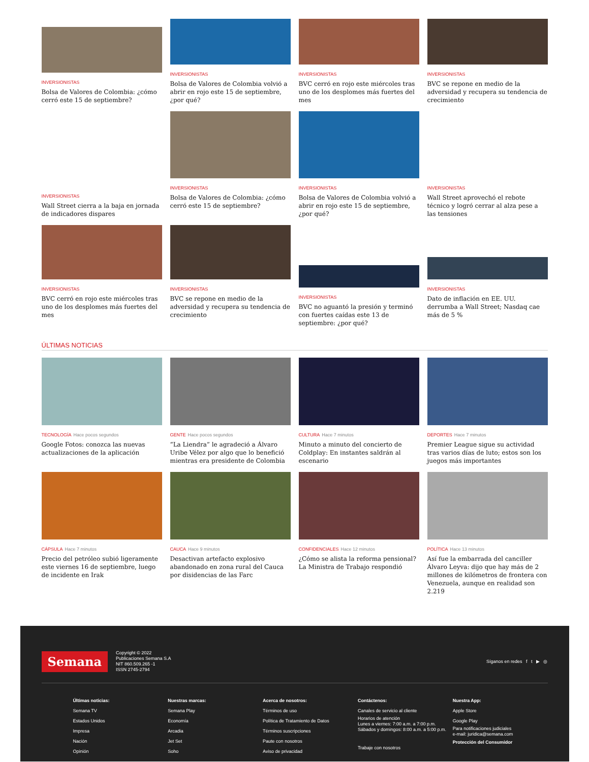INVERSIONISTAS
Bolsa de Valores de Colombia: ¿cómo cerró este 15 de septiembre?
INVERSIONISTAS
Bolsa de Valores de Colombia volvió a abrir en rojo este 15 de septiembre, ¿por qué?
INVERSIONISTAS
BVC cerró en rojo este miércoles tras uno de los desplomes más fuertes del mes
INVERSIONISTAS
BVC se repone en medio de la adversidad y recupera su tendencia de crecimiento
INVERSIONISTAS
Wall Street cierra a la baja en jornada de indicadores dispares
INVERSIONISTAS
Bolsa de Valores de Colombia: ¿cómo cerró este 15 de septiembre?
INVERSIONISTAS
Bolsa de Valores de Colombia volvió a abrir en rojo este 15 de septiembre, ¿por qué?
INVERSIONISTAS
Wall Street aprovechó el rebote técnico y logró cerrar al alza pese a las tensiones
INVERSIONISTAS
BVC cerró en rojo este miércoles tras uno de los desplomes más fuertes del mes
INVERSIONISTAS
BVC se repone en medio de la adversidad y recupera su tendencia de crecimiento
INVERSIONISTAS
BVC no aguantó la presión y terminó con fuertes caídas este 13 de septiembre: ¿por qué?
INVERSIONISTAS
Dato de inflación en EE. UU. derrumba a Wall Street; Nasdaq cae más de 5 %
ÚLTIMAS NOTICIAS
TECNOLOGÍA Hace pocos segundos
Google Fotos: conozca las nuevas actualizaciones de la aplicación
GENTE Hace pocos segundos
“La Liendra” le agradeció a Álvaro Uribe Vélez por algo que lo benefició mientras era presidente de Colombia
CULTURA Hace 7 minutos
Minuto a minuto del concierto de Coldplay: En instantes saldrán al escenario
DEPORTES Hace 7 minutos
Premier League sigue su actividad tras varios días de luto; estos son los juegos más importantes
CÁPSULA Hace 7 minutos
Precio del petróleo subió ligeramente este viernes 16 de septiembre, luego de incidente en Irak
CAUCA Hace 9 minutos
Desactivan artefacto explosivo abandonado en zona rural del Cauca por disidencias de las Farc
CONFIDENCIALES Hace 12 minutos
¿Cómo se alista la reforma pensional? La Ministra de Trabajo respondió
POLÍTICA Hace 13 minutos
Así fue la embarrada del canciller Álvaro Leyva: dijo que hay más de 2 millones de kilómetros de frontera con Venezuela, aunque en realidad son 2.219
Semana
Copyright © 2022
Publicaciones Semana S.A
NIT 860.509.265 -1
ISSN 2745-2794
Síganos en redes f t ▶ ◎
Últimas noticias:
Semana TV
Estados Unidos
Impresa
Nación
Opinión
Nuestras marcas:
Semana Play
Economía
Arcadia
Jet Set
Soho
Acerca de nosotros:
Términos de uso
Política de Tratamiento de Datos
Términos suscripciones
Paute con nosotros
Aviso de privacidad
Contáctenos:
Canales de servicio al cliente
Horarios de atención
Lunes a viernes: 7:00 a.m. a 7:00 p.m.
Sábados y domingos: 8:00 a.m. a 5:00 p.m.
Trabaje con nosotros
Nuestra App:
Apple Store
Google Play
Para notificaciones judiciales
e-mail: juridica@semana.com
Protección del Consumidor